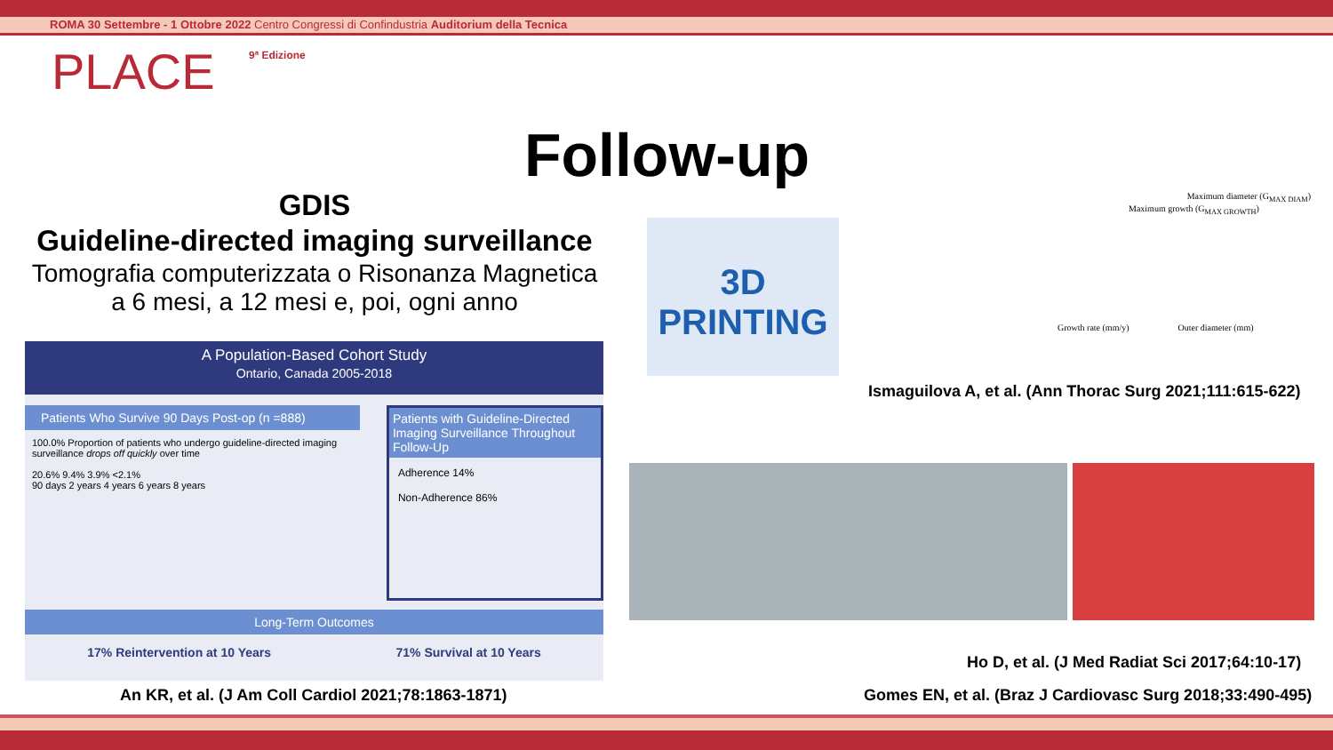ROMA 30 Settembre - 1 Ottobre 2022 Centro Congressi di Confindustria Auditorium della Tecnica
PLACE 9ª Edizione
Follow-up
GDIS
Guideline-directed imaging surveillance
Tomografia computerizzata o Risonanza Magnetica
a 6 mesi, a 12 mesi e, poi, ogni anno
A Population-Based Cohort Study
Ontario, Canada 2005-2018
Patients Who Survive 90 Days Post-op (n =888)
100.0% Proportion of patients who undergo guideline-directed imaging surveillance drops off quickly over time
20.6% 9.4% 3.9% <2.1%
90 days 2 years 4 years 6 years 8 years
Patients with Guideline-Directed Imaging Surveillance Throughout Follow-Up
Adherence 14%
Non-Adherence 86%
Long-Term Outcomes
17% Reintervention at 10 Years 71% Survival at 10 Years
An KR, et al. (J Am Coll Cardiol 2021;78:1863-1871)
3D PRINTING
Maximum diameter (G<sub>MAX DIAM</sub>)
Maximum growth (G<sub>MAX GROWTH</sub>)
Growth rate (mm/y) Outer diameter (mm)
Ismaguilova A, et al. (Ann Thorac Surg 2021;111:615-622)
Ho D, et al. (J Med Radiat Sci 2017;64:10-17)
Gomes EN, et al. (Braz J Cardiovasc Surg 2018;33:490-495)